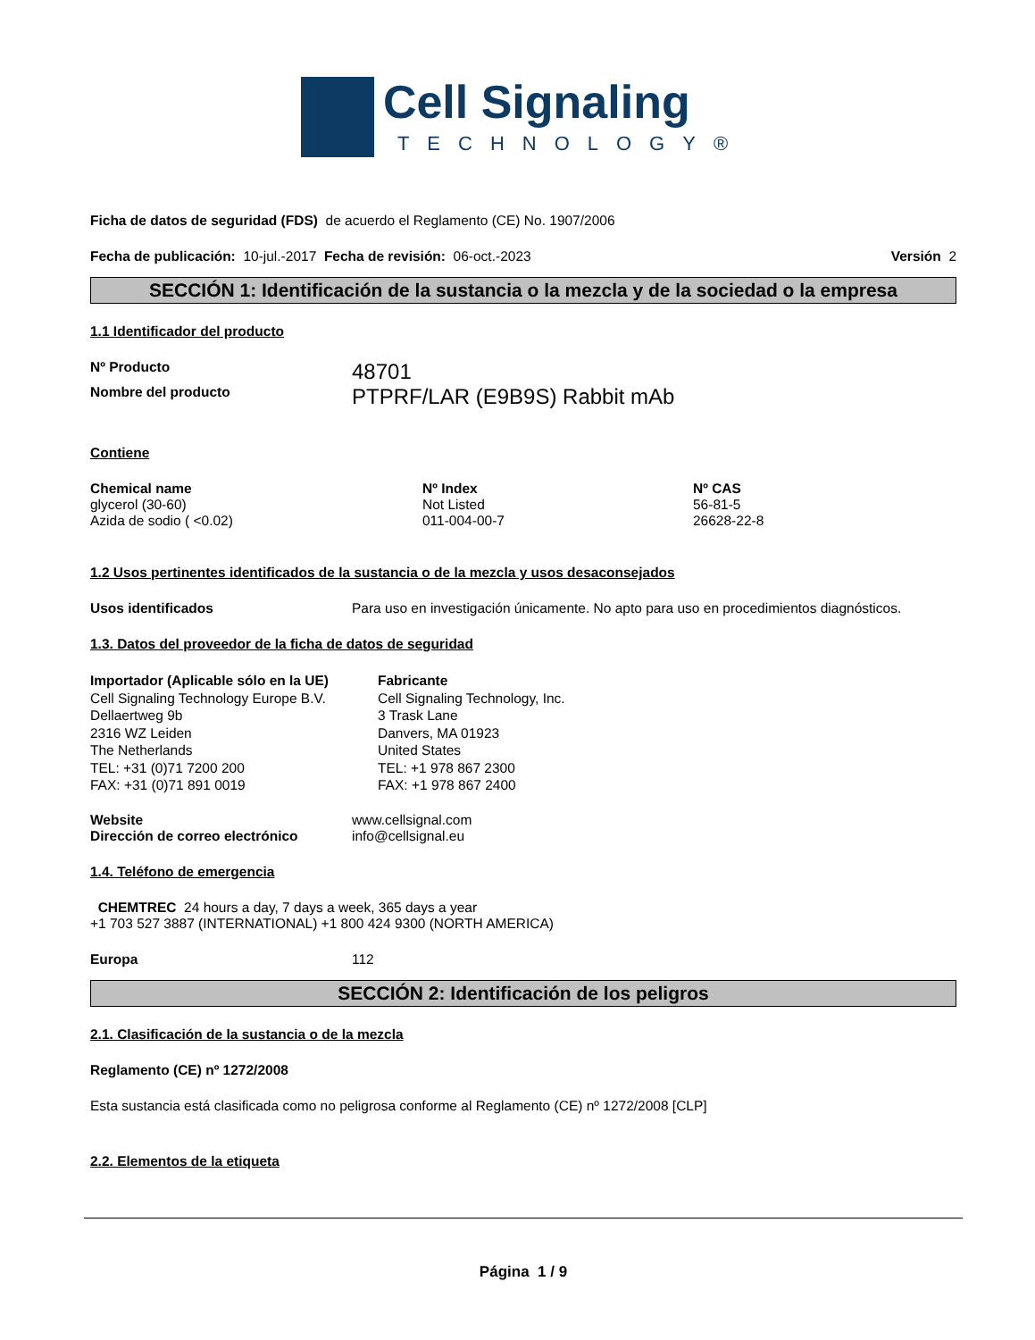Cell Signaling
TECHNOLOGY®
Ficha de datos de seguridad (FDS) de acuerdo el Reglamento (CE) No. 1907/2006
Fecha de publicación: 10-jul.-2017 Fecha de revisión: 06-oct.-2023 Versión 2
SECCIÓN 1: Identificación de la sustancia o la mezcla y de la sociedad o la empresa
1.1 Identificador del producto
Nº Producto 48701
Nombre del producto PTPRF/LAR (E9B9S) Rabbit mAb
Contiene
| Chemical name | Nº Index | Nº CAS |
| --- | --- | --- |
| glycerol (30-60) | Not Listed | 56-81-5 |
| Azida de sodio ( <0.02) | 011-004-00-7 | 26628-22-8 |
1.2 Usos pertinentes identificados de la sustancia o de la mezcla y usos desaconsejados
Usos identificados Para uso en investigación únicamente. No apto para uso en procedimientos diagnósticos.
1.3. Datos del proveedor de la ficha de datos de seguridad
Importador (Aplicable sólo en la UE)
Cell Signaling Technology Europe B.V.
Dellaertweg 9b
2316 WZ Leiden
The Netherlands
TEL: +31 (0)71 7200 200
FAX: +31 (0)71 891 0019
Fabricante
Cell Signaling Technology, Inc.
3 Trask Lane
Danvers, MA 01923
United States
TEL: +1 978 867 2300
FAX: +1 978 867 2400
Website www.cellsignal.com
Dirección de correo electrónico info@cellsignal.eu
1.4. Teléfono de emergencia
CHEMTREC 24 hours a day, 7 days a week, 365 days a year
+1 703 527 3887 (INTERNATIONAL) +1 800 424 9300 (NORTH AMERICA)
Europa 112
SECCIÓN 2: Identificación de los peligros
2.1. Clasificación de la sustancia o de la mezcla
Reglamento (CE) nº 1272/2008
Esta sustancia está clasificada como no peligrosa conforme al Reglamento (CE) nº 1272/2008 [CLP]
2.2. Elementos de la etiqueta
Página 1 / 9